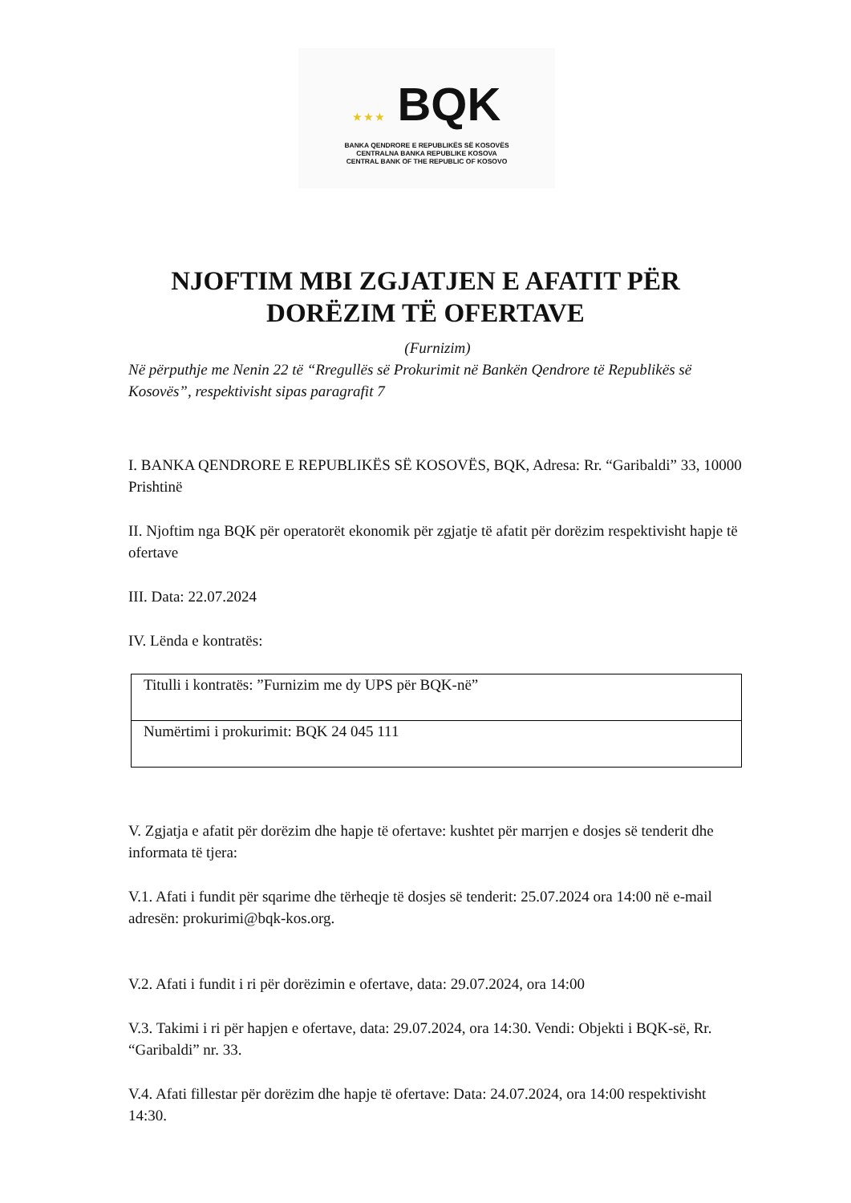★ ★ ★ BQK
BANKA QENDRORE E REPUBLIKËS SË KOSOVËS
CENTRALNA BANKA REPUBLIKE KOSOVA
CENTRAL BANK OF THE REPUBLIC OF KOSOVO
NJOFTIM MBI ZGJATJEN E AFATIT PËR DORËZIM TË OFERTAVE
(Furnizim)
Në përputhje me Nenin 22 të “Rregullës së Prokurimit në Bankën Qendrore të Republikës së Kosovës”, respektivisht sipas paragrafit 7
I. BANKA QENDRORE E REPUBLIKËS SË KOSOVËS, BQK, Adresa: Rr. “Garibaldi” 33, 10000 Prishtinë
II. Njoftim nga BQK për operatorët ekonomik për zgjatje të afatit për dorëzim respektivisht hapje të ofertave
III. Data: 22.07.2024
IV. Lënda e kontratës:
| Titulli i kontratës: ”Furnizim me dy UPS për BQK-në” |
| Numërtimi i prokurimit: BQK 24 045 111 |
V. Zgjatja e afatit për dorëzim dhe hapje të ofertave: kushtet për marrjen e dosjes së tenderit dhe informata të tjera:
V.1. Afati i fundit për sqarime dhe tërheqje të dosjes së tenderit: 25.07.2024 ora 14:00 në e-mail adresën: prokurimi@bqk-kos.org.
V.2. Afati i fundit i ri për dorëzimin e ofertave, data: 29.07.2024, ora 14:00
V.3. Takimi i ri për hapjen e ofertave, data: 29.07.2024, ora 14:30. Vendi: Objekti i BQK-së, Rr. “Garibaldi” nr. 33.
V.4. Afati fillestar për dorëzim dhe hapje të ofertave: Data: 24.07.2024, ora 14:00 respektivisht 14:30.